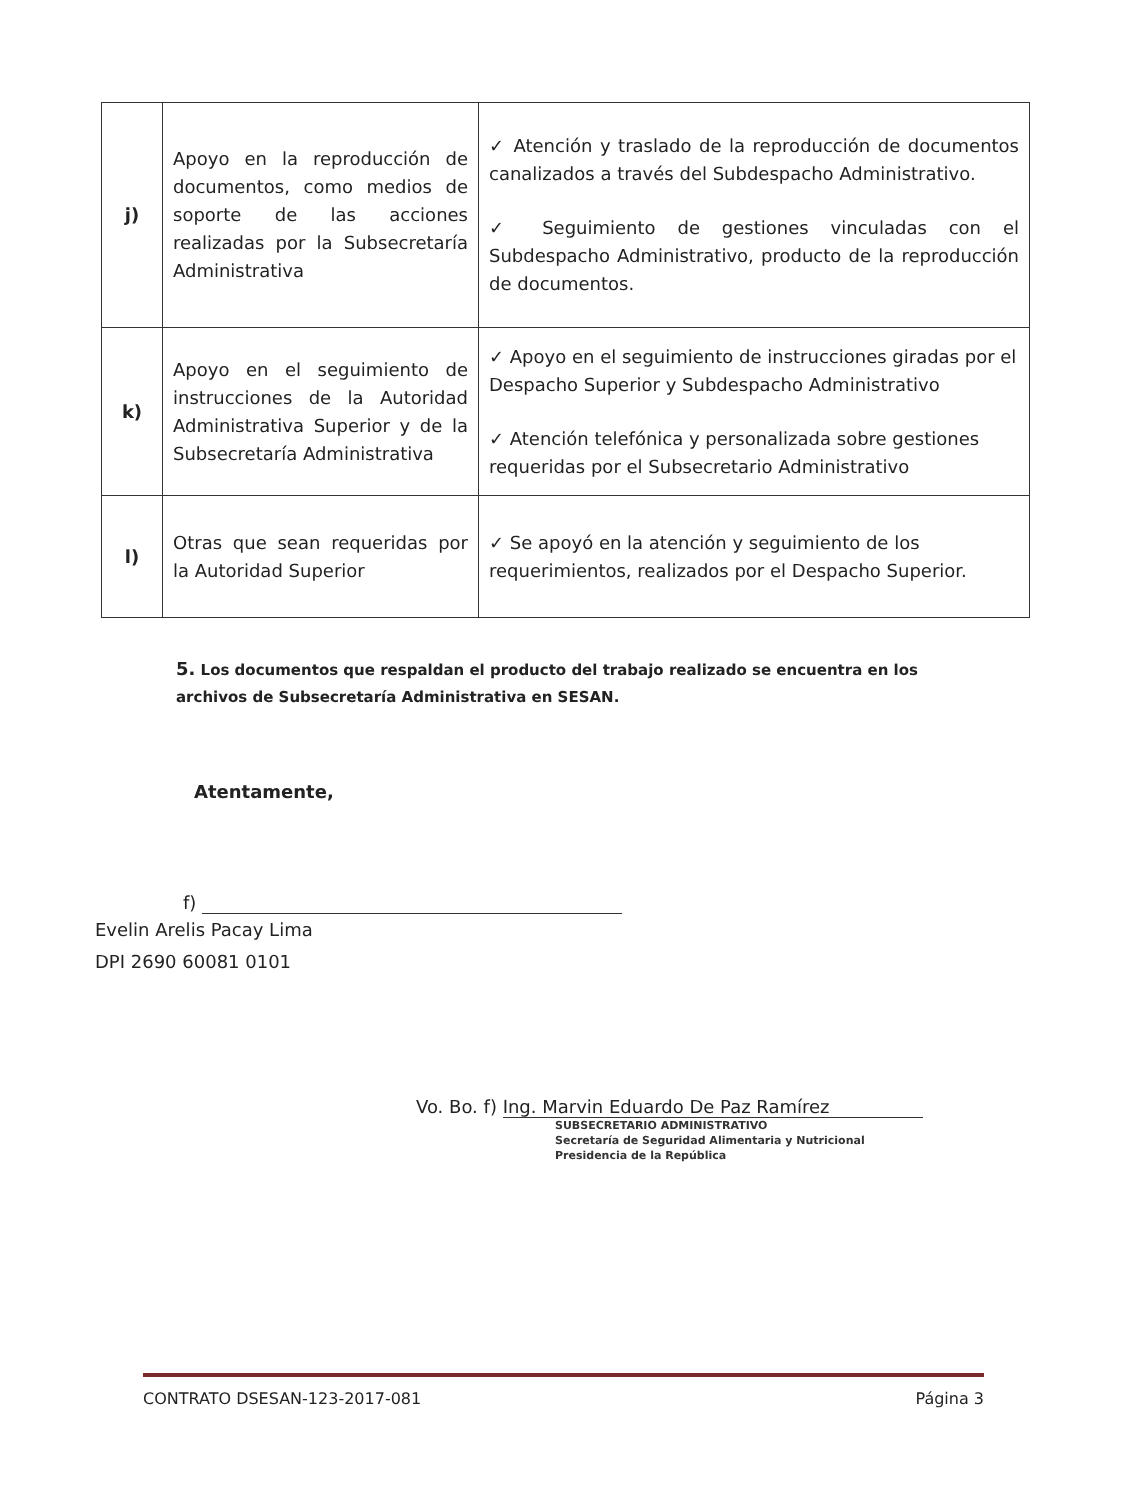| j) | Apoyo en la reproducción de documentos, como medios de soporte de las acciones realizadas por la Subsecretaría Administrativa | ✓ Atención y traslado de la reproducción de documentos canalizados a través del Subdespacho Administrativo. ✓ Seguimiento de gestiones vinculadas con el Subdespacho Administrativo, producto de la reproducción de documentos. |
| k) | Apoyo en el seguimiento de instrucciones de la Autoridad Administrativa Superior y de la Subsecretaría Administrativa | ✓ Apoyo en el seguimiento de instrucciones giradas por el Despacho Superior y Subdespacho Administrativo ✓ Atención telefónica y personalizada sobre gestiones requeridas por el Subsecretario Administrativo |
| l) | Otras que sean requeridas por la Autoridad Superior | ✓ Se apoyó en la atención y seguimiento de los requerimientos, realizados por el Despacho Superior. |
5. Los documentos que respaldan el producto del trabajo realizado se encuentra en los archivos de Subsecretaría Administrativa en SESAN.
Atentamente,
f)
Evelin Arelis Pacay Lima
DPI 2690 60081 0101
Vo. Bo. f) Ing. Marvin Eduardo De Paz Ramírez
SUBSECRETARIO ADMINISTRATIVO
Secretaría de Seguridad Alimentaria y Nutricional
Presidencia de la República
CONTRATO DSESAN-123-2017-081 Página 3